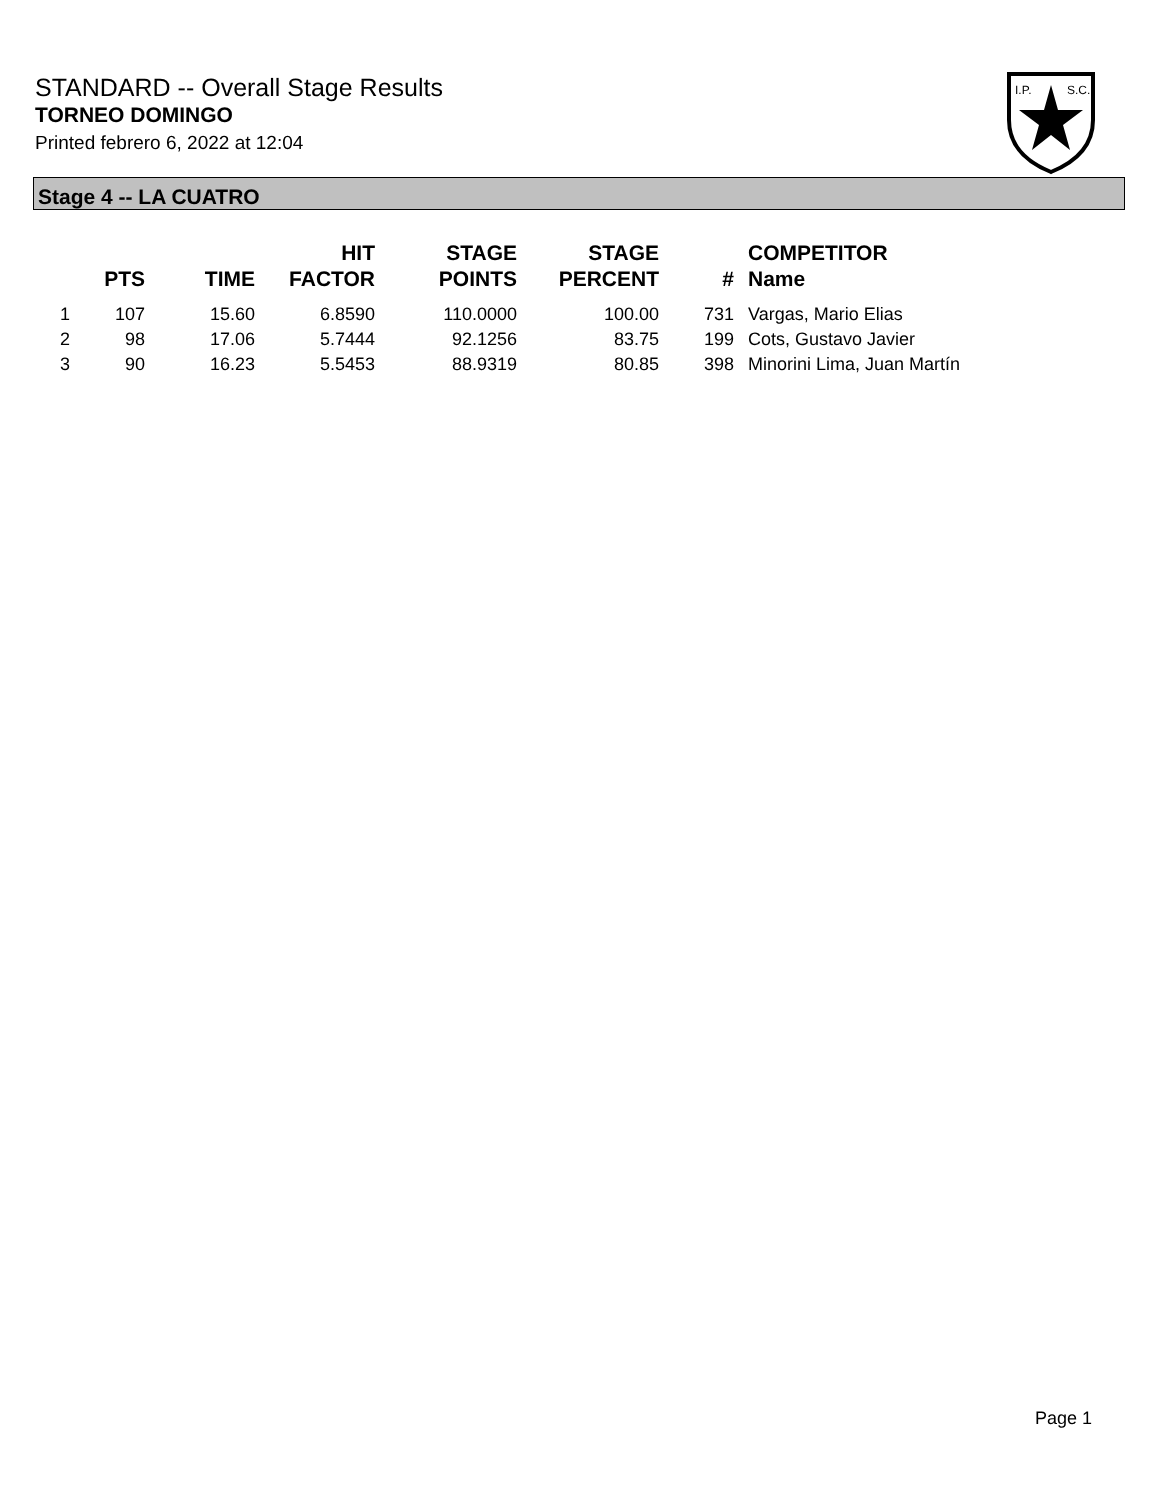STANDARD -- Overall Stage Results
TORNEO DOMINGO
Printed febrero 6, 2022 at 12:04
I.P.
S.C.
Stage 4 -- LA CUATRO
| | PTS | TIME | HIT FACTOR | STAGE POINTS | STAGE PERCENT | # | COMPETITOR Name |
| --- | --- | --- | --- | --- | --- | --- | --- |
| 1 | 107 | 15.60 | 6.8590 | 110.0000 | 100.00 | 731 | Vargas, Mario Elias |
| 2 | 98 | 17.06 | 5.7444 | 92.1256 | 83.75 | 199 | Cots, Gustavo Javier |
| 3 | 90 | 16.23 | 5.5453 | 88.9319 | 80.85 | 398 | Minorini Lima, Juan Martín |
Page 1